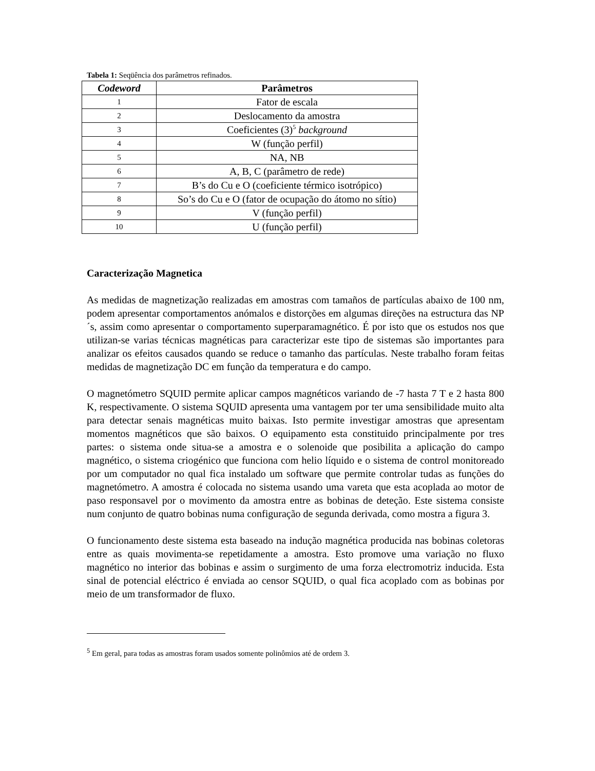Tabela 1: Seqüência dos parâmetros refinados.
| Codeword | Parâmetros |
| --- | --- |
| 1 | Fator de escala |
| 2 | Deslocamento da amostra |
| 3 | Coeficientes (3)<sup>5</sup> background |
| 4 | W (função perfil) |
| 5 | NA, NB |
| 6 | A, B, C (parâmetro de rede) |
| 7 | B’s do Cu e O (coeficiente térmico isotrópico) |
| 8 | So’s do Cu e O (fator de ocupação do átomo no sítio) |
| 9 | V (função perfil) |
| 10 | U (função perfil) |
Caracterização Magnetica
As medidas de magnetização realizadas em amostras com tamaños de partículas abaixo de 100 nm, podem apresentar comportamentos anómalos e distorções em algumas direções na estructura das NP´s, assim como apresentar o comportamento superparamagnético. É por isto que os estudos nos que utilizan-se varias técnicas magnéticas para caracterizar este tipo de sistemas são importantes para analizar os efeitos causados quando se reduce o tamanho das partículas. Neste trabalho foram feitas medidas de magnetização DC em função da temperatura e do campo.
O magnetómetro SQUID permite aplicar campos magnéticos variando de -7 hasta 7 T e 2 hasta 800 K, respectivamente. O sistema SQUID apresenta uma vantagem por ter uma sensibilidade muito alta para detectar senais magnéticas muito baixas. Isto permite investigar amostras que apresentam momentos magnéticos que são baixos. O equipamento esta constituido principalmente por tres partes: o sistema onde situa-se a amostra e o solenoide que posibilita a aplicação do campo magnético, o sistema criogénico que funciona com helio líquido e o sistema de control monitoreado por um computador no qual fica instalado um software que permite controlar tudas as funções do magnetómetro. A amostra é colocada no sistema usando uma vareta que esta acoplada ao motor de paso responsavel por o movimento da amostra entre as bobinas de deteção. Este sistema consiste num conjunto de quatro bobinas numa configuração de segunda derivada, como mostra a figura 3.
O funcionamento deste sistema esta baseado na indução magnética producida nas bobinas coletoras entre as quais movimenta-se repetidamente a amostra. Esto promove uma variação no fluxo magnético no interior das bobinas e assim o surgimento de uma forza electromotriz inducida. Esta sinal de potencial eléctrico é enviada ao censor SQUID, o qual fica acoplado com as bobinas por meio de um transformador de fluxo.
<sup>5</sup> Em geral, para todas as amostras foram usados somente polinômios até de ordem 3.